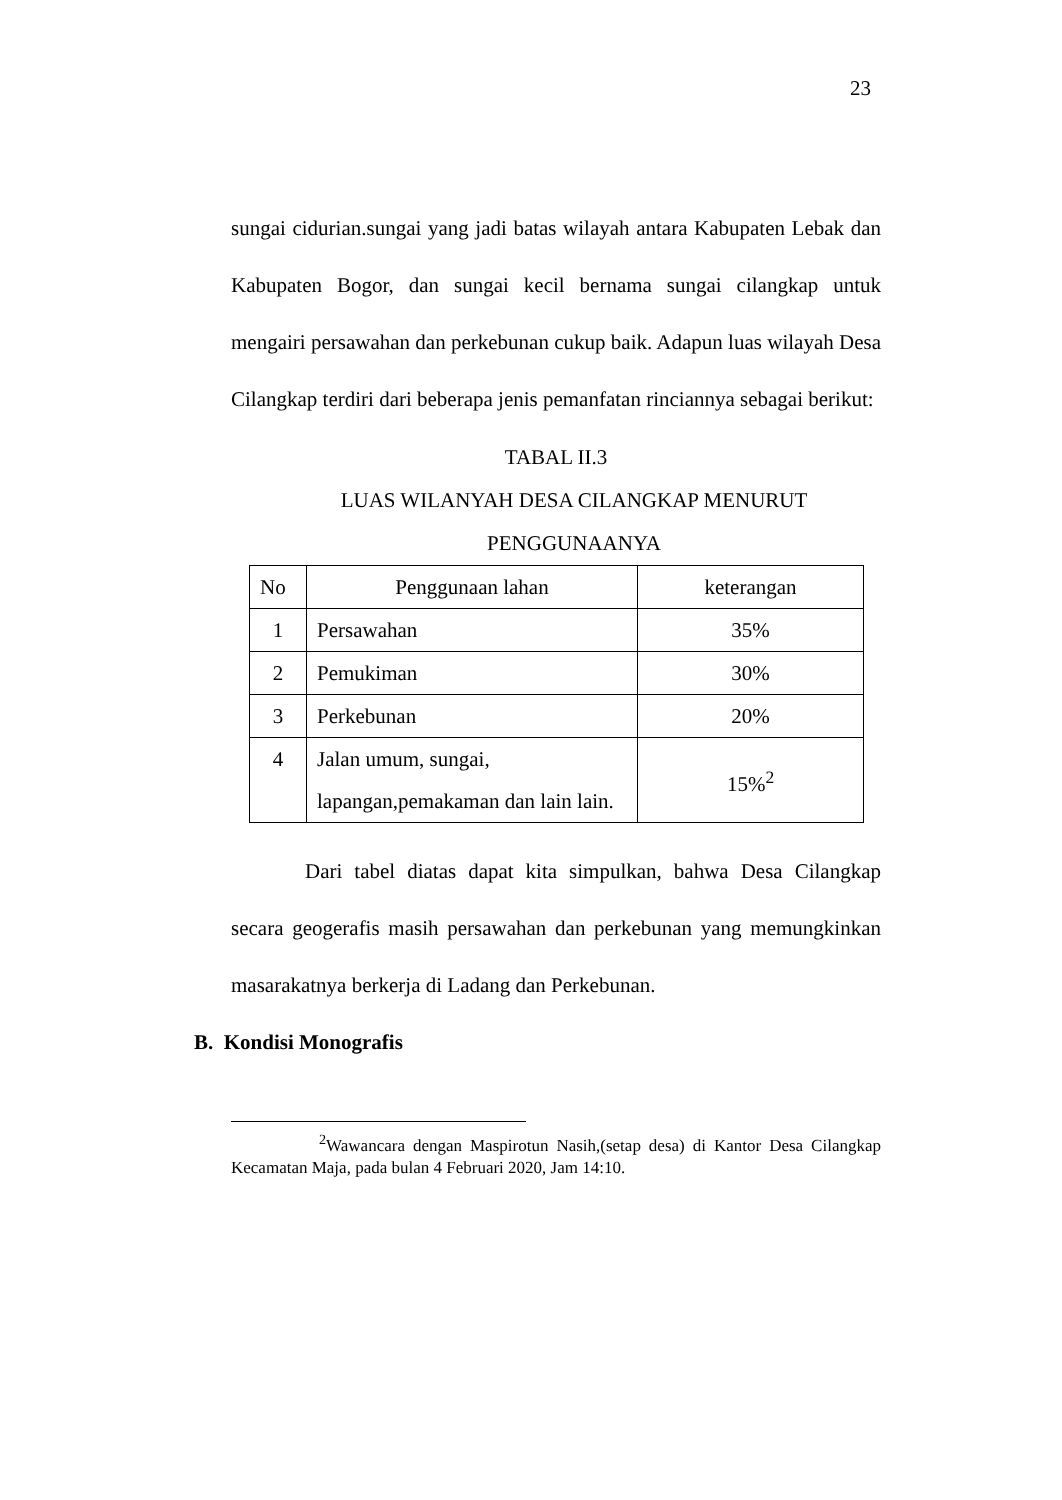23
sungai cidurian.sungai yang jadi batas wilayah antara Kabupaten Lebak dan Kabupaten Bogor, dan sungai kecil bernama sungai cilangkap untuk mengairi persawahan dan perkebunan cukup baik. Adapun luas wilayah Desa Cilangkap terdiri dari beberapa jenis pemanfatan rinciannya sebagai berikut:
TABAL II.3
LUAS WILANYAH DESA CILANGKAP MENURUT
PENGGUNAANYA
| No | Penggunaan lahan | keterangan |
| 1 | Persawahan | 35% |
| 2 | Pemukiman | 30% |
| 3 | Perkebunan | 20% |
| 4 | Jalan umum, sungai, lapangan,pemakaman dan lain lain. | 15%<sup>2</sup> |
Dari tabel diatas dapat kita simpulkan, bahwa Desa Cilangkap secara geogerafis masih persawahan dan perkebunan yang memungkinkan masarakatnya berkerja di Ladang dan Perkebunan.
B. Kondisi Monografis
<sup>2</sup> Wawancara dengan Maspirotun Nasih,(setap desa) di Kantor Desa Cilangkap Kecamatan Maja, pada bulan 4 Februari 2020, Jam 14:10.